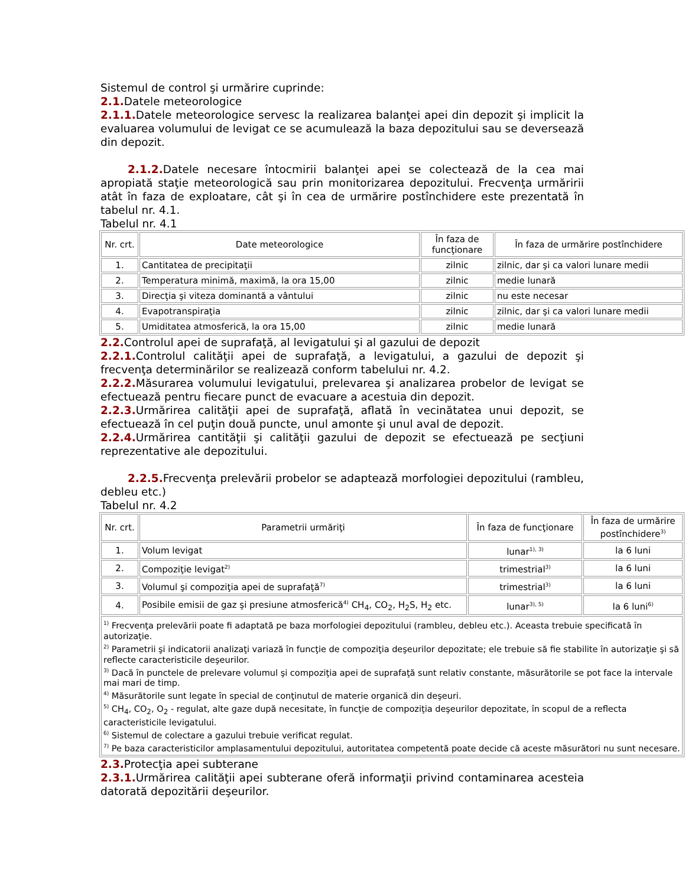Sistemul de control şi urmărire cuprinde:
2.1. Datele meteorologice
2.1.1. Datele meteorologice servesc la realizarea balanţei apei din depozit şi implicit la evaluarea volumului de levigat ce se acumulează la baza depozitului sau se deversează din depozit.
2.1.2. Datele necesare întocmirii balanţei apei se colectează de la cea mai apropiată staţie meteorologică sau prin monitorizarea depozitului. Frecvenţa urmăririi atât în faza de exploatare, cât şi în cea de urmărire postînchidere este prezentată în tabelul nr. 4.1.
Tabelul nr. 4.1
| Nr. crt. | Date meteorologice | În faza de funcţionare | În faza de urmărire postînchidere |
| --- | --- | --- | --- |
| 1. | Cantitatea de precipitaţii | zilnic | zilnic, dar şi ca valori lunare medii |
| 2. | Temperatura minimă, maximă, la ora 15,00 | zilnic | medie lunară |
| 3. | Direcţia şi viteza dominantă a vântului | zilnic | nu este necesar |
| 4. | Evapotranspiraţia | zilnic | zilnic, dar şi ca valori lunare medii |
| 5. | Umiditatea atmosferică, la ora 15,00 | zilnic | medie lunară |
2.2. Controlul apei de suprafaţă, al levigatului şi al gazului de depozit
2.2.1. Controlul calităţii apei de suprafaţă, a levigatului, a gazului de depozit şi frecvenţa determinărilor se realizează conform tabelului nr. 4.2.
2.2.2. Măsurarea volumului levigatului, prelevarea şi analizarea probelor de levigat se efectuează pentru fiecare punct de evacuare a acestuia din depozit.
2.2.3. Urmărirea calităţii apei de suprafaţă, aflată în vecinătatea unui depozit, se efectuează în cel puţin două puncte, unul amonte şi unul aval de depozit.
2.2.4. Urmărirea cantităţii şi calităţii gazului de depozit se efectuează pe secţiuni reprezentative ale depozitului.
2.2.5. Frecvenţa prelevării probelor se adaptează morfologiei depozitului (rambleu, debleu etc.)
Tabelul nr. 4.2
| Nr. crt. | Parametrii urmăriţi | În faza de funcţionare | În faza de urmărire postînchidere<sup>3)</sup> |
| --- | --- | --- | --- |
| 1. | Volum levigat | lunar<sup>1), 3)</sup> | la 6 luni |
| 2. | Compoziţie levigat<sup>2)</sup> | trimestrial<sup>3)</sup> | la 6 luni |
| 3. | Volumul şi compoziţia apei de suprafaţă<sup>7)</sup> | trimestrial<sup>3)</sup> | la 6 luni |
| 4. | Posibile emisii de gaz şi presiune atmosferică<sup>4)</sup> CH<sub>4</sub>, CO<sub>2</sub>, H<sub>2</sub>S, H<sub>2</sub> etc. | lunar<sup>3), 5)</sup> | la 6 luni<sup>6)</sup> |
| <sup>1)</sup> Frecvenţa prelevării poate fi adaptată pe baza morfologiei depozitului (rambleu, debleu etc.). Aceasta trebuie specificată în autorizaţie. <sup>2)</sup> Parametrii şi indicatorii analizaţi variază în funcţie de compoziţia deşeurilor depozitate; ele trebuie să fie stabilite în autorizaţie şi să reflecte caracteristicile deşeurilor. <sup>3)</sup> Dacă în punctele de prelevare volumul şi compoziţia apei de suprafaţă sunt relativ constante, măsurătorile se pot face la intervale mai mari de timp. <sup>4)</sup> Măsurătorile sunt legate în special de conţinutul de materie organică din deşeuri. <sup>5)</sup> CH<sub>4</sub>, CO<sub>2</sub>, O<sub>2</sub> - regulat, alte gaze după necesitate, în funcţie de compoziţia deşeurilor depozitate, în scopul de a reflecta caracteristicile levigatului. <sup>6)</sup> Sistemul de colectare a gazului trebuie verificat regulat. <sup>7)</sup> Pe baza caracteristicilor amplasamentului depozitului, autoritatea competentă poate decide că aceste măsurători nu sunt necesare. | | | |
2.3. Protecţia apei subterane
2.3.1. Urmărirea calităţii apei subterane oferă informaţii privind contaminarea acesteia datorată depozitării deşeurilor.